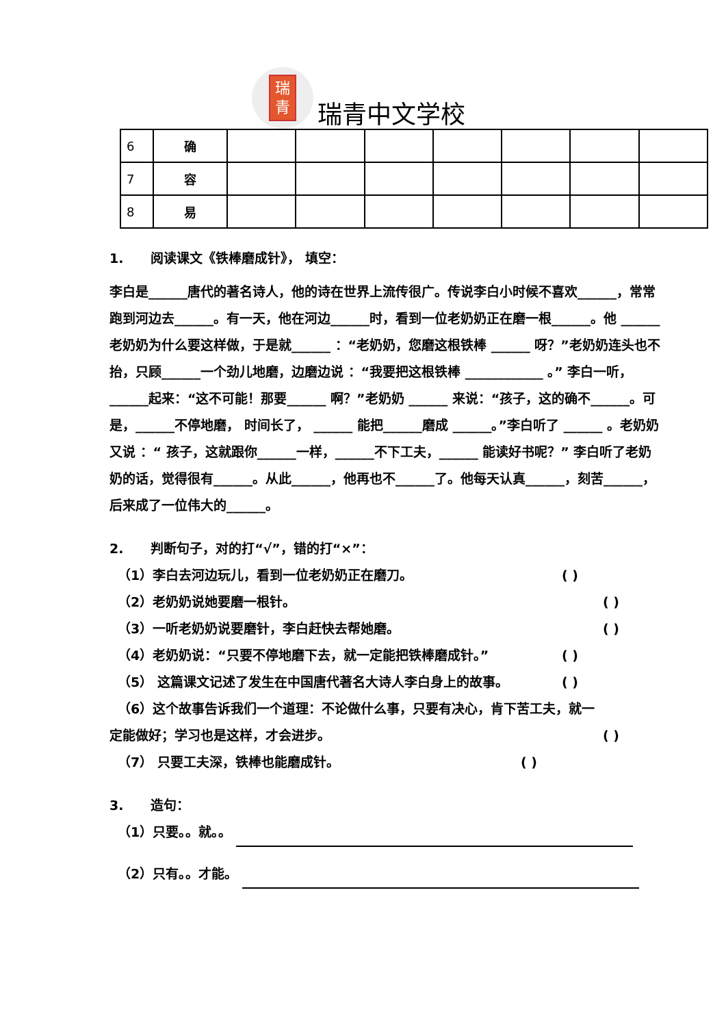瑞
青
瑞青中文学校
| 6 | 确 | | | | | | | |
| 7 | 容 | | | | | | | |
| 8 | 易 | | | | | | | |
1. 阅读课文《铁棒磨成针》， 填空：
李白是______唐代的著名诗人，他的诗在世界上流传很广。传说李白小时候不喜欢______，常常跑到河边去______。有一天，他在河边______时，看到一位老奶奶正在磨一根______。他 ______ 老奶奶为什么要这样做，于是就______ ：“老奶奶，您磨这根铁棒 ______ 呀？”老奶奶连头也不抬，只顾______一个劲儿地磨，边磨边说 ：“我要把这根铁棒 ____________ 。” 李白一听，______起来：“这不可能！那要______ 啊？”老奶奶 ______ 来说：“孩子，这的确不______。可是，______不停地磨， 时间长了， ______ 能把______磨成 ______。”李白听了 ______ 。老奶奶又说 ：“ 孩子，这就跟你______一样，______不下工夫，______ 能读好书呢？” 李白听了老奶 奶的话，觉得很有______。从此______，他再也不______了。他每天认真______，刻苦______，后来成了一位伟大的______。
2. 判断句子，对的打“√”，错的打“×”：
（1）李白去河边玩儿，看到一位老奶奶正在磨刀。 ( )
（2）老奶奶说她要磨一根针。 ( )
（3）一听老奶奶说要磨针，李白赶快去帮她磨。 ( )
（4）老奶奶说：“只要不停地磨下去，就一定能把铁棒磨成针。” ( )
（5） 这篇课文记述了发生在中国唐代著名大诗人李白身上的故事。 ( )
（6）这个故事告诉我们一个道理：不论做什么事，只要有决心，肯下苦工夫，就一
定能做好；学习也是这样，才会进步。 ( )
（7） 只要工夫深，铁棒也能磨成针。 ( )
3. 造句：
（1）只要。。就。。
（2）只有。。才能。